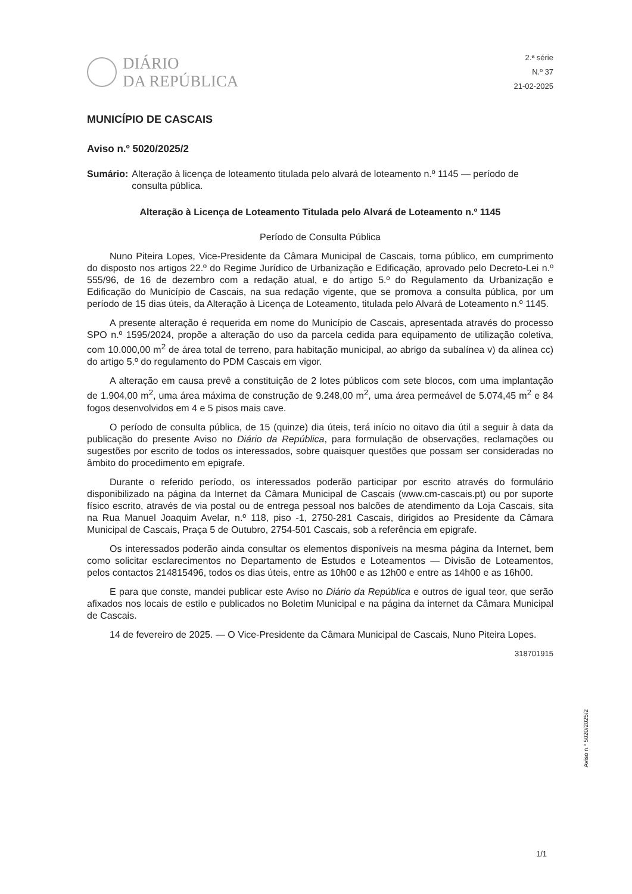DIÁRIO
DA REPÚBLICA
2.ª série
N.º 37
21-02-2025
MUNICÍPIO DE CASCAIS
Aviso n.º 5020/2025/2
Sumário: Alteração à licença de loteamento titulada pelo alvará de loteamento n.º 1145 — período de consulta pública.
Alteração à Licença de Loteamento Titulada pelo Alvará de Loteamento n.º 1145
Período de Consulta Pública
Nuno Piteira Lopes, Vice-Presidente da Câmara Municipal de Cascais, torna público, em cumprimento do disposto nos artigos 22.º do Regime Jurídico de Urbanização e Edificação, aprovado pelo Decreto-Lei n.º 555/96, de 16 de dezembro com a redação atual, e do artigo 5.º do Regulamento da Urbanização e Edificação do Município de Cascais, na sua redação vigente, que se promova a consulta pública, por um período de 15 dias úteis, da Alteração à Licença de Loteamento, titulada pelo Alvará de Loteamento n.º 1145.
A presente alteração é requerida em nome do Município de Cascais, apresentada através do processo SPO n.º 1595/2024, propõe a alteração do uso da parcela cedida para equipamento de utilização coletiva, com 10.000,00 m<sup>2</sup> de área total de terreno, para habitação municipal, ao abrigo da subalínea v) da alínea cc) do artigo 5.º do regulamento do PDM Cascais em vigor.
A alteração em causa prevê a constituição de 2 lotes públicos com sete blocos, com uma implantação de 1.904,00 m<sup>2</sup>, uma área máxima de construção de 9.248,00 m<sup>2</sup>, uma área permeável de 5.074,45 m<sup>2</sup> e 84 fogos desenvolvidos em 4 e 5 pisos mais cave.
O período de consulta pública, de 15 (quinze) dia úteis, terá início no oitavo dia útil a seguir à data da publicação do presente Aviso no Diário da República, para formulação de observações, reclamações ou sugestões por escrito de todos os interessados, sobre quaisquer questões que possam ser consideradas no âmbito do procedimento em epigrafe.
Durante o referido período, os interessados poderão participar por escrito através do formulário disponibilizado na página da Internet da Câmara Municipal de Cascais (www.cm-cascais.pt) ou por suporte físico escrito, através de via postal ou de entrega pessoal nos balcões de atendimento da Loja Cascais, sita na Rua Manuel Joaquim Avelar, n.º 118, piso -1, 2750-281 Cascais, dirigidos ao Presidente da Câmara Municipal de Cascais, Praça 5 de Outubro, 2754-501 Cascais, sob a referência em epigrafe.
Os interessados poderão ainda consultar os elementos disponíveis na mesma página da Internet, bem como solicitar esclarecimentos no Departamento de Estudos e Loteamentos — Divisão de Loteamentos, pelos contactos 214815496, todos os dias úteis, entre as 10h00 e as 12h00 e entre as 14h00 e as 16h00.
E para que conste, mandei publicar este Aviso no Diário da República e outros de igual teor, que serão afixados nos locais de estilo e publicados no Boletim Municipal e na página da internet da Câmara Municipal de Cascais.
14 de fevereiro de 2025. — O Vice-Presidente da Câmara Municipal de Cascais, Nuno Piteira Lopes.
318701915
Aviso n.º 5020/2025/2
1/1